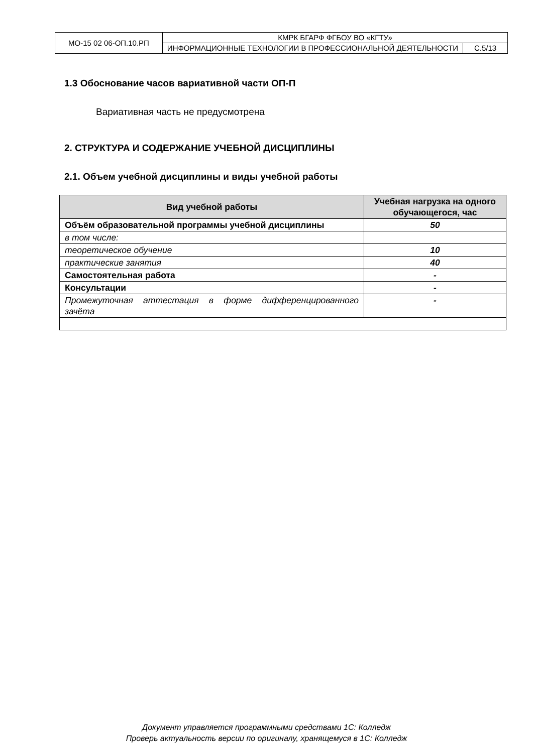| МО-15 02 06-ОП.10.РП | КМРК БГАРФ ФГБОУ ВО «КГТУ» | |
| | ИНФОРМАЦИОННЫЕ ТЕХНОЛОГИИ В ПРОФЕССИОНАЛЬНОЙ ДЕЯТЕЛЬНОСТИ | С.5/13 |
1.3 Обоснование часов вариативной части ОП-П
Вариативная часть не предусмотрена
2. СТРУКТУРА И СОДЕРЖАНИЕ УЧЕБНОЙ ДИСЦИПЛИНЫ
2.1. Объем учебной дисциплины и виды учебной работы
| Вид учебной работы | Учебная нагрузка на одного обучающегося, час |
| --- | --- |
| Объём образовательной программы учебной дисциплины | 50 |
| в том числе: | |
| теоретическое обучение | 10 |
| практические занятия | 40 |
| Самостоятельная работа | - |
| Консультации | - |
| Промежуточная аттестация в форме дифференцированного зачёта | - |
Документ управляется программными средствами 1С: Колледж
Проверь актуальность версии по оригиналу, хранящемуся в 1С: Колледж